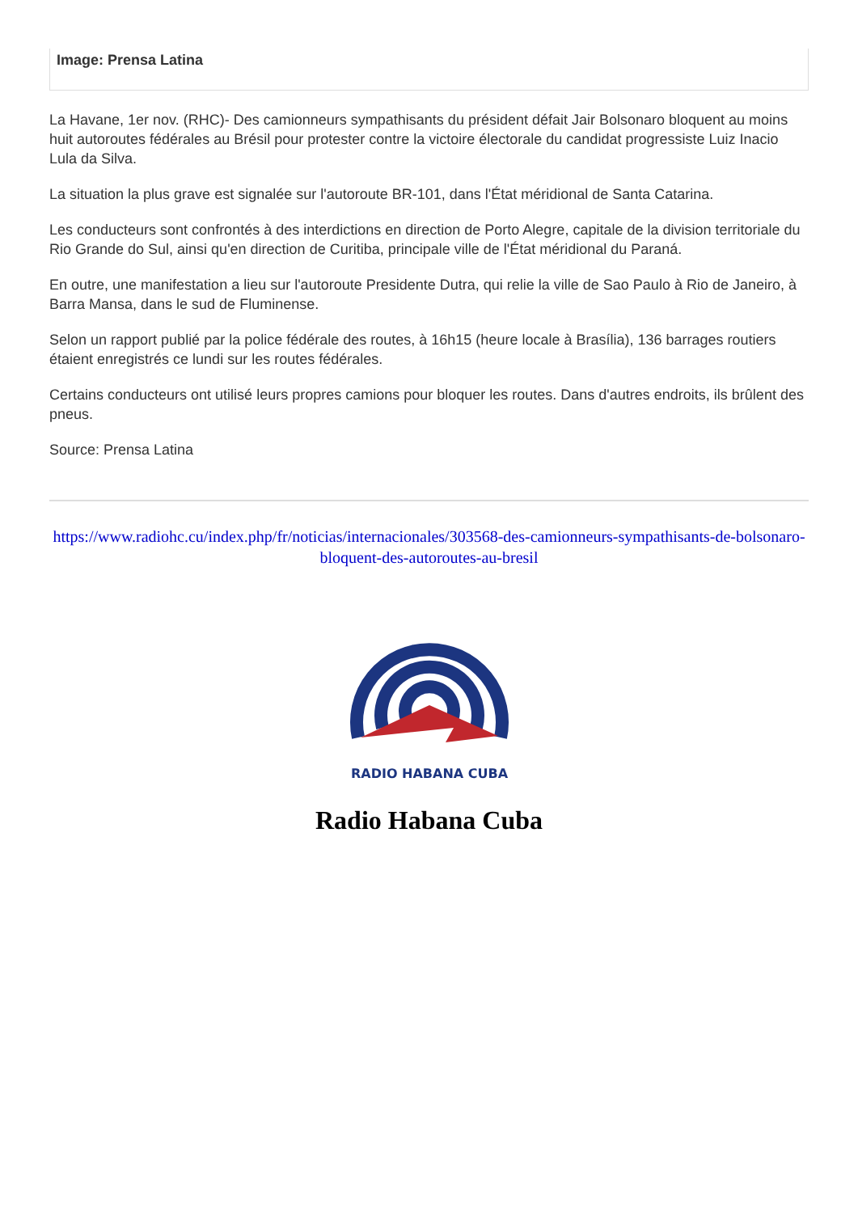Image: Prensa Latina
La Havane, 1er nov. (RHC)- Des camionneurs sympathisants du président défait Jair Bolsonaro bloquent au moins huit autoroutes fédérales au Brésil pour protester contre la victoire électorale du candidat progressiste Luiz Inacio Lula da Silva.
La situation la plus grave est signalée sur l'autoroute BR-101, dans l'État méridional de Santa Catarina.
Les conducteurs sont confrontés à des interdictions en direction de Porto Alegre, capitale de la division territoriale du Rio Grande do Sul, ainsi qu'en direction de Curitiba, principale ville de l'État méridional du Paraná.
En outre, une manifestation a lieu sur l'autoroute Presidente Dutra, qui relie la ville de Sao Paulo à Rio de Janeiro, à Barra Mansa, dans le sud de Fluminense.
Selon un rapport publié par la police fédérale des routes, à 16h15 (heure locale à Brasília), 136 barrages routiers étaient enregistrés ce lundi sur les routes fédérales.
Certains conducteurs ont utilisé leurs propres camions pour bloquer les routes. Dans d'autres endroits, ils brûlent des pneus.
Source: Prensa Latina
https://www.radiohc.cu/index.php/fr/noticias/internacionales/303568-des-camionneurs-sympathisants-de-bolsonaro-bloquent-des-autoroutes-au-bresil
RADIO HABANA CUBA
Radio Habana Cuba